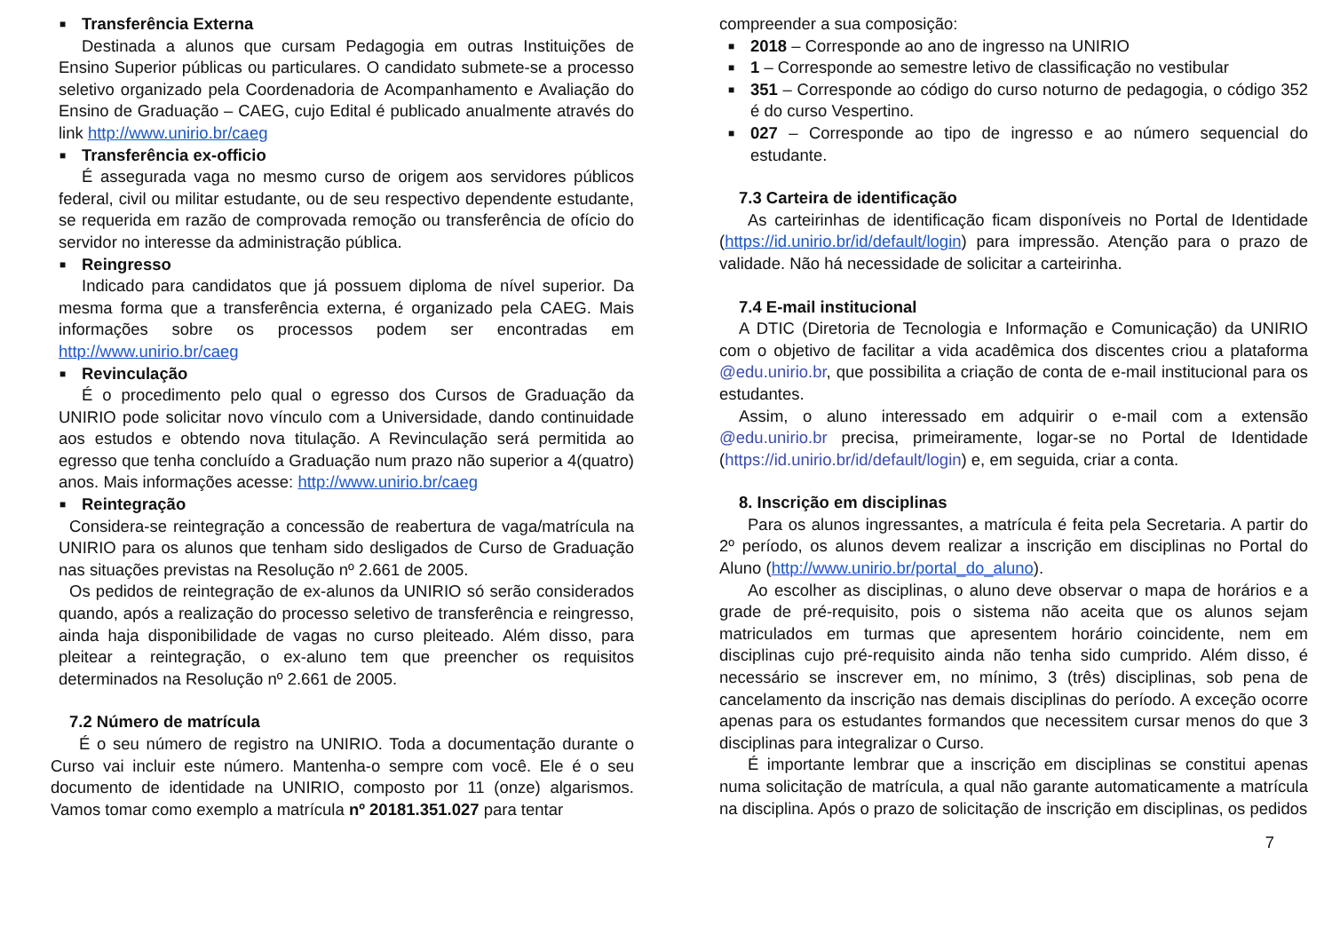■ Transferência Externa
Destinada a alunos que cursam Pedagogia em outras Instituições de Ensino Superior públicas ou particulares. O candidato submete-se a processo seletivo organizado pela Coordenadoria de Acompanhamento e Avaliação do Ensino de Graduação – CAEG, cujo Edital é publicado anualmente através do link http://www.unirio.br/caeg
■ Transferência ex-officio
É assegurada vaga no mesmo curso de origem aos servidores públicos federal, civil ou militar estudante, ou de seu respectivo dependente estudante, se requerida em razão de comprovada remoção ou transferência de ofício do servidor no interesse da administração pública.
■ Reingresso
Indicado para candidatos que já possuem diploma de nível superior. Da mesma forma que a transferência externa, é organizado pela CAEG. Mais informações sobre os processos podem ser encontradas em http://www.unirio.br/caeg
■ Revinculação
É o procedimento pelo qual o egresso dos Cursos de Graduação da UNIRIO pode solicitar novo vínculo com a Universidade, dando continuidade aos estudos e obtendo nova titulação. A Revinculação será permitida ao egresso que tenha concluído a Graduação num prazo não superior a 4(quatro) anos. Mais informações acesse: http://www.unirio.br/caeg
■ Reintegração
Considera-se reintegração a concessão de reabertura de vaga/matrícula na UNIRIO para os alunos que tenham sido desligados de Curso de Graduação nas situações previstas na Resolução nº 2.661 de 2005.
Os pedidos de reintegração de ex-alunos da UNIRIO só serão considerados quando, após a realização do processo seletivo de transferência e reingresso, ainda haja disponibilidade de vagas no curso pleiteado. Além disso, para pleitear a reintegração, o ex-aluno tem que preencher os requisitos determinados na Resolução nº 2.661 de 2005.
7.2 Número de matrícula
É o seu número de registro na UNIRIO. Toda a documentação durante o Curso vai incluir este número. Mantenha-o sempre com você. Ele é o seu documento de identidade na UNIRIO, composto por 11 (onze) algarismos. Vamos tomar como exemplo a matrícula nº 20181.351.027 para tentar
compreender a sua composição:
■ 2018 – Corresponde ao ano de ingresso na UNIRIO
■ 1 – Corresponde ao semestre letivo de classificação no vestibular
■ 351 – Corresponde ao código do curso noturno de pedagogia, o código 352 é do curso Vespertino.
■ 027 – Corresponde ao tipo de ingresso e ao número sequencial do estudante.
7.3 Carteira de identificação
As carteirinhas de identificação ficam disponíveis no Portal de Identidade (https://id.unirio.br/id/default/login) para impressão. Atenção para o prazo de validade. Não há necessidade de solicitar a carteirinha.
7.4 E-mail institucional
A DTIC (Diretoria de Tecnologia e Informação e Comunicação) da UNIRIO com o objetivo de facilitar a vida acadêmica dos discentes criou a plataforma @edu.unirio.br, que possibilita a criação de conta de e-mail institucional para os estudantes.
Assim, o aluno interessado em adquirir o e-mail com a extensão @edu.unirio.br precisa, primeiramente, logar-se no Portal de Identidade (https://id.unirio.br/id/default/login) e, em seguida, criar a conta.
8. Inscrição em disciplinas
Para os alunos ingressantes, a matrícula é feita pela Secretaria. A partir do 2º período, os alunos devem realizar a inscrição em disciplinas no Portal do Aluno (http://www.unirio.br/portal_do_aluno).
Ao escolher as disciplinas, o aluno deve observar o mapa de horários e a grade de pré-requisito, pois o sistema não aceita que os alunos sejam matriculados em turmas que apresentem horário coincidente, nem em disciplinas cujo pré-requisito ainda não tenha sido cumprido. Além disso, é necessário se inscrever em, no mínimo, 3 (três) disciplinas, sob pena de cancelamento da inscrição nas demais disciplinas do período. A exceção ocorre apenas para os estudantes formandos que necessitem cursar menos do que 3 disciplinas para integralizar o Curso.
É importante lembrar que a inscrição em disciplinas se constitui apenas numa solicitação de matrícula, a qual não garante automaticamente a matrícula na disciplina. Após o prazo de solicitação de inscrição em disciplinas, os pedidos
7